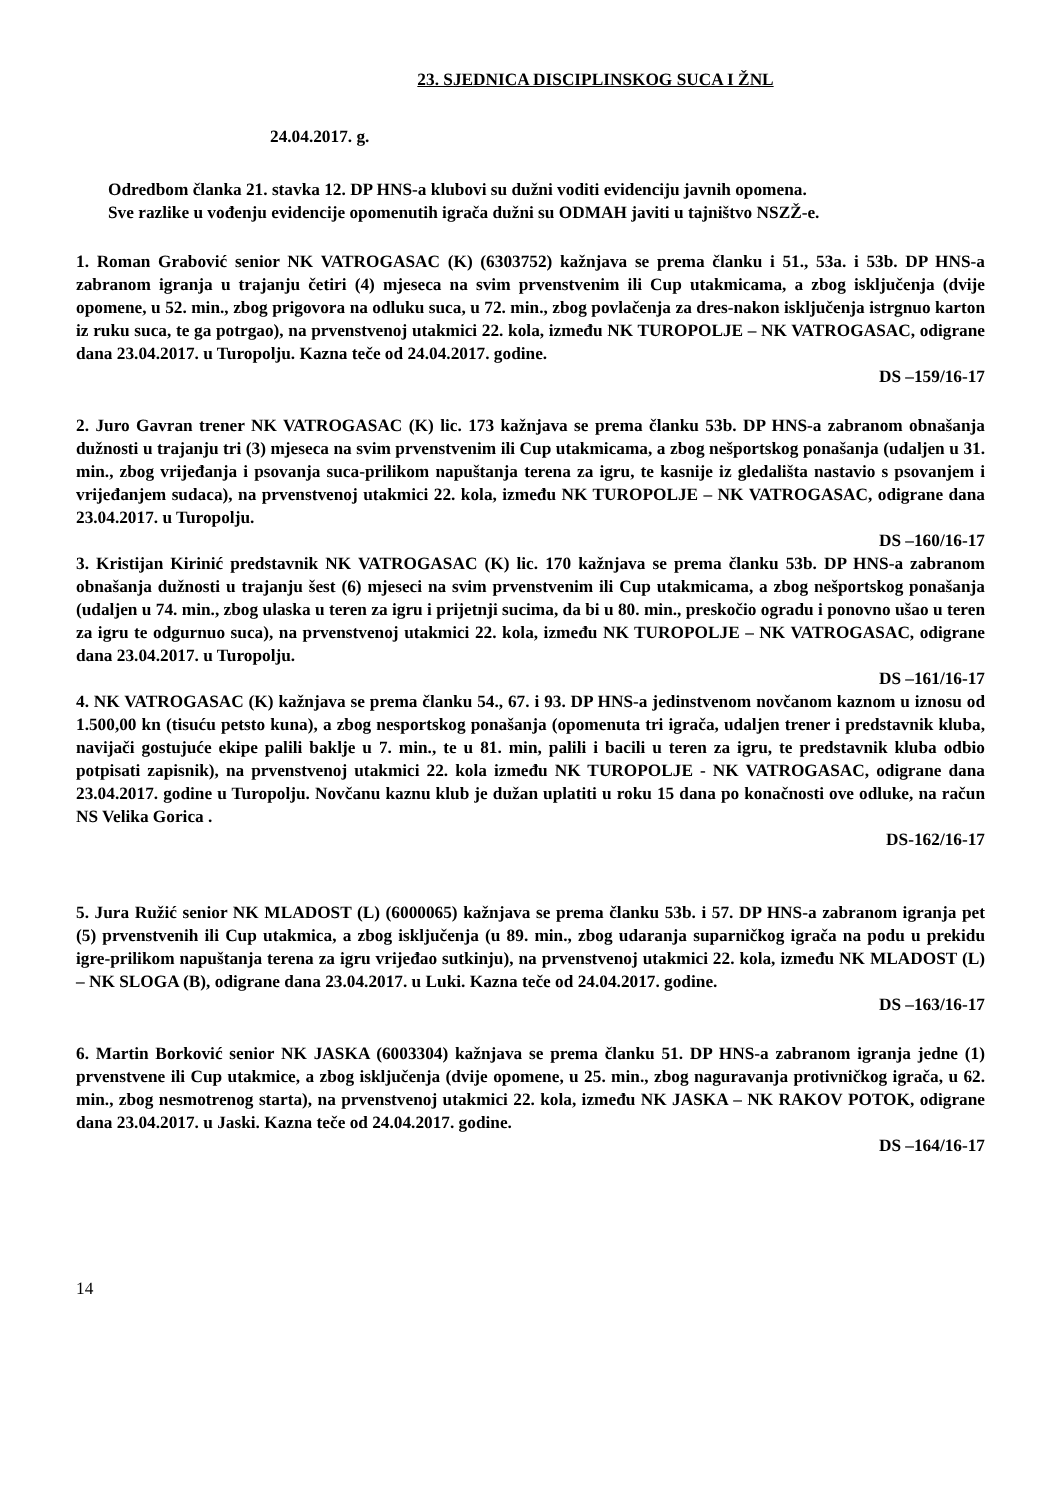23. SJEDNICA DISCIPLINSKOG SUCA I ŽNL
24.04.2017. g.
Odredbom članka 21. stavka 12. DP HNS-a klubovi su dužni voditi evidenciju javnih opomena.
Sve razlike u vođenju evidencije opomenutih igrača dužni su ODMAH javiti u tajništvo NSZŽ-e.
1. Roman Grabović senior NK VATROGASAC (K) (6303752) kažnjava se prema članku i 51., 53a. i 53b. DP HNS-a zabranom igranja u trajanju četiri (4) mjeseca na svim prvenstvenim ili Cup utakmicama, a zbog isključenja (dvije opomene, u 52. min., zbog prigovora na odluku suca, u 72. min., zbog povlačenja za dres-nakon isključenja istrgnuo karton iz ruku suca, te ga potrgao), na prvenstvenoj utakmici 22. kola, između NK TUROPOLJE – NK VATROGASAC, odigrane dana 23.04.2017. u Turopolju. Kazna teče od 24.04.2017. godine.
DS –159/16-17
2. Juro Gavran trener NK VATROGASAC (K) lic. 173 kažnjava se prema članku 53b. DP HNS-a zabranom obnašanja dužnosti u trajanju tri (3) mjeseca na svim prvenstvenim ili Cup utakmicama, a zbog nešportskog ponašanja (udaljen u 31. min., zbog vrijeđanja i psovanja suca-prilikom napuštanja terena za igru, te kasnije iz gledališta nastavio s psovanjem i vrijeđanjem sudaca), na prvenstvenoj utakmici 22. kola, između NK TUROPOLJE – NK VATROGASAC, odigrane dana 23.04.2017. u Turopolju.
DS –160/16-17
3. Kristijan Kirinić predstavnik NK VATROGASAC (K) lic. 170 kažnjava se prema članku 53b. DP HNS-a zabranom obnašanja dužnosti u trajanju šest (6) mjeseci na svim prvenstvenim ili Cup utakmicama, a zbog nešportskog ponašanja (udaljen u 74. min., zbog ulaska u teren za igru i prijetnji sucima, da bi u 80. min., preskočio ogradu i ponovno ušao u teren za igru te odgurnuo suca), na prvenstvenoj utakmici 22. kola, između NK TUROPOLJE – NK VATROGASAC, odigrane dana 23.04.2017. u Turopolju.
DS –161/16-17
4. NK VATROGASAC (K) kažnjava se prema članku 54., 67. i 93. DP HNS-a jedinstvenom novčanom kaznom u iznosu od 1.500,00 kn (tisuću petsto kuna), a zbog nesportskog ponašanja (opomenuta tri igrača, udaljen trener i predstavnik kluba, navijači gostujuće ekipe palili baklje u 7. min., te u 81. min, palili i bacili u teren za igru, te predstavnik kluba odbio potpisati zapisnik), na prvenstvenoj utakmici 22. kola između NK TUROPOLJE - NK VATROGASAC, odigrane dana 23.04.2017. godine u Turopolju. Novčanu kaznu klub je dužan uplatiti u roku 15 dana po konačnosti ove odluke, na račun NS Velika Gorica .
DS-162/16-17
5. Jura Ružić senior NK MLADOST (L) (6000065) kažnjava se prema članku 53b. i 57. DP HNS-a zabranom igranja pet (5) prvenstvenih ili Cup utakmica, a zbog isključenja (u 89. min., zbog udaranja suparničkog igrača na podu u prekidu igre-prilikom napuštanja terena za igru vrijeđao sutkinju), na prvenstvenoj utakmici 22. kola, između NK MLADOST (L) – NK SLOGA (B), odigrane dana 23.04.2017. u Luki. Kazna teče od 24.04.2017. godine.
DS –163/16-17
6. Martin Borković senior NK JASKA (6003304) kažnjava se prema članku 51. DP HNS-a zabranom igranja jedne (1) prvenstvene ili Cup utakmice, a zbog isključenja (dvije opomene, u 25. min., zbog naguravanja protivničkog igrača, u 62. min., zbog nesmotrenog starta), na prvenstvenoj utakmici 22. kola, između NK JASKA – NK RAKOV POTOK, odigrane dana 23.04.2017. u Jaski. Kazna teče od 24.04.2017. godine.
DS –164/16-17
14